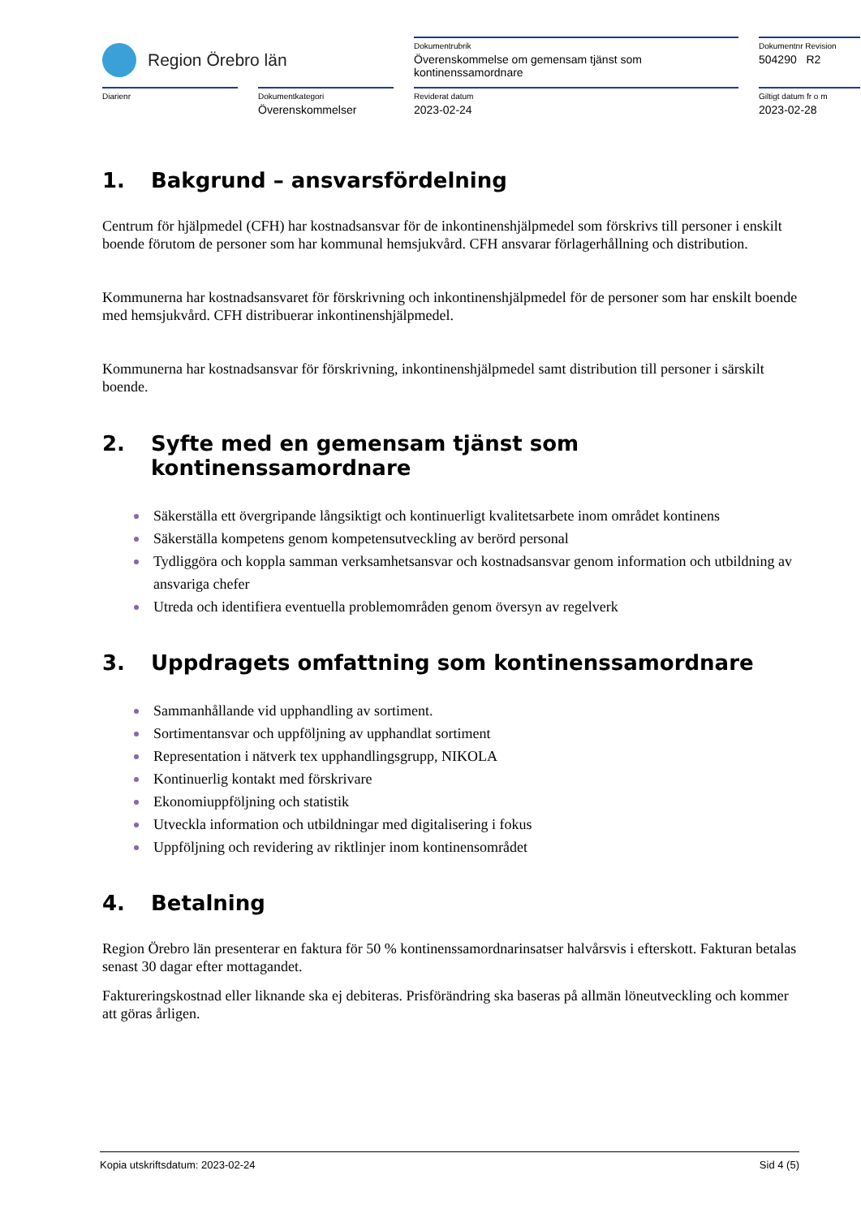Region Örebro län
Dokumentrubrik
Överenskommelse om gemensam tjänst som kontinenssamordnare
Dokumentnr Revision
504290 R2
Diarienr
Dokumentkategori
Överenskommelser
Reviderat datum
2023-02-24
Giltigt datum fr o m
2023-02-28
1. Bakgrund – ansvarsfördelning
Centrum för hjälpmedel (CFH) har kostnadsansvar för de inkontinenshjälpmedel som förskrivs till personer i enskilt boende förutom de personer som har kommunal hemsjukvård. CFH ansvarar förlagerhållning och distribution.
Kommunerna har kostnadsansvaret för förskrivning och inkontinenshjälpmedel för de personer som har enskilt boende med hemsjukvård. CFH distribuerar inkontinenshjälpmedel.
Kommunerna har kostnadsansvar för förskrivning, inkontinenshjälpmedel samt distribution till personer i särskilt boende.
2. Syfte med en gemensam tjänst som kontinenssamordnare
Säkerställa ett övergripande långsiktigt och kontinuerligt kvalitetsarbete inom området kontinens
Säkerställa kompetens genom kompetensutveckling av berörd personal
Tydliggöra och koppla samman verksamhetsansvar och kostnadsansvar genom information och utbildning av ansvariga chefer
Utreda och identifiera eventuella problemområden genom översyn av regelverk
3. Uppdragets omfattning som kontinenssamordnare
Sammanhållande vid upphandling av sortiment.
Sortimentansvar och uppföljning av upphandlat sortiment
Representation i nätverk tex upphandlingsgrupp, NIKOLA
Kontinuerlig kontakt med förskrivare
Ekonomiuppföljning och statistik
Utveckla information och utbildningar med digitalisering i fokus
Uppföljning och revidering av riktlinjer inom kontinensområdet
4. Betalning
Region Örebro län presenterar en faktura för 50 % kontinenssamordnarinsatser halvårsvis i efterskott. Fakturan betalas senast 30 dagar efter mottagandet.
Faktureringskostnad eller liknande ska ej debiteras. Prisförändring ska baseras på allmän löneutveckling och kommer att göras årligen.
Kopia utskriftsdatum: 2023-02-24 Sid 4 (5)